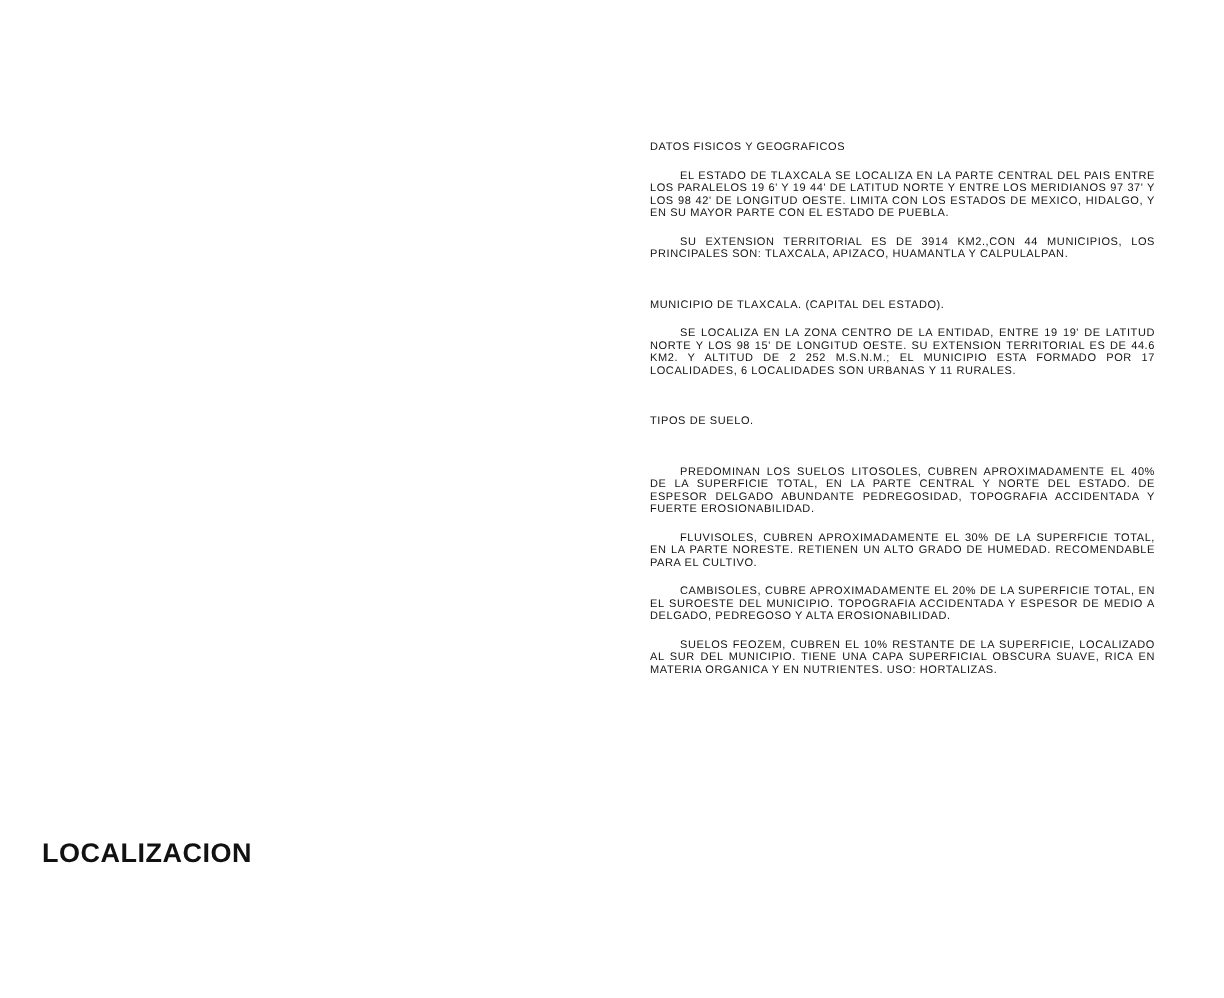LOCALIZACION
DATOS FISICOS Y GEOGRAFICOS
EL ESTADO DE TLAXCALA SE LOCALIZA EN LA PARTE CENTRAL DEL PAIS ENTRE LOS PARALELOS 19 6' Y 19 44' DE LATITUD NORTE Y ENTRE LOS MERIDIANOS 97 37' Y LOS 98 42' DE LONGITUD OESTE. LIMITA CON LOS ESTADOS DE MEXICO, HIDALGO, Y EN SU MAYOR PARTE CON EL ESTADO DE PUEBLA.
SU EXTENSION TERRITORIAL ES DE 3914 KM2.,CON 44 MUNICIPIOS, LOS PRINCIPALES SON: TLAXCALA, APIZACO, HUAMANTLA Y CALPULALPAN.
MUNICIPIO DE TLAXCALA. (CAPITAL DEL ESTADO).
SE LOCALIZA EN LA ZONA CENTRO DE LA ENTIDAD, ENTRE 19 19' DE LATITUD NORTE Y LOS 98 15' DE LONGITUD OESTE. SU EXTENSION TERRITORIAL ES DE 44.6 KM2. Y ALTITUD DE 2 252 M.S.N.M.; EL MUNICIPIO ESTA FORMADO POR 17 LOCALIDADES, 6 LOCALIDADES SON URBANAS Y 11 RURALES.
TIPOS DE SUELO.
PREDOMINAN LOS SUELOS LITOSOLES, CUBREN APROXIMADAMENTE EL 40% DE LA SUPERFICIE TOTAL, EN LA PARTE CENTRAL Y NORTE DEL ESTADO. DE ESPESOR DELGADO ABUNDANTE PEDREGOSIDAD, TOPOGRAFIA ACCIDENTADA Y FUERTE EROSIONABILIDAD.
FLUVISOLES, CUBREN APROXIMADAMENTE EL 30% DE LA SUPERFICIE TOTAL, EN LA PARTE NORESTE. RETIENEN UN ALTO GRADO DE HUMEDAD. RECOMENDABLE PARA EL CULTIVO.
CAMBISOLES, CUBRE APROXIMADAMENTE EL 20% DE LA SUPERFICIE TOTAL, EN EL SUROESTE DEL MUNICIPIO. TOPOGRAFIA ACCIDENTADA Y ESPESOR DE MEDIO A DELGADO, PEDREGOSO Y ALTA EROSIONABILIDAD.
SUELOS FEOZEM, CUBREN EL 10% RESTANTE DE LA SUPERFICIE, LOCALIZADO AL SUR DEL MUNICIPIO. TIENE UNA CAPA SUPERFICIAL OBSCURA SUAVE, RICA EN MATERIA ORGANICA Y EN NUTRIENTES. USO: HORTALIZAS.